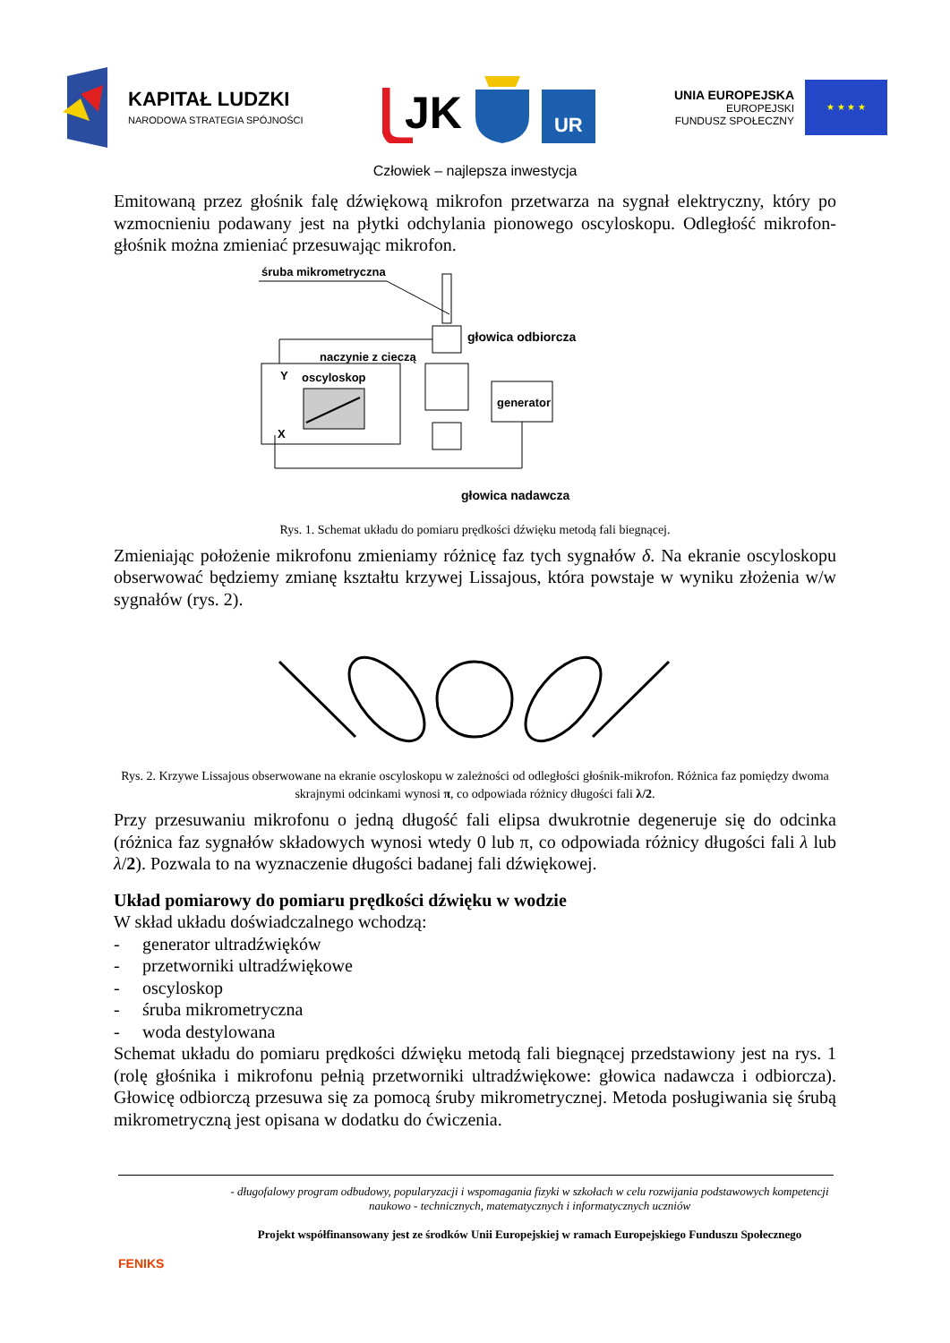KAPITAŁ LUDZKI
NARODOWA STRATEGIA SPÓJNOŚCI
JK
UR
UNIA EUROPEJSKA
EUROPEJSKI
FUNDUSZ SPOŁECZNY
★ ★ ★ ★
Człowiek – najlepsza inwestycja
Emitowaną przez głośnik falę dźwiękową mikrofon przetwarza na sygnał elektryczny, który po wzmocnieniu podawany jest na płytki odchylania pionowego oscyloskopu. Odległość mikrofon-głośnik można zmieniać przesuwając mikrofon.
śruba mikrometryczna
głowica odbiorcza
naczynie z cieczą
oscyloskop
Y
X
generator
głowica nadawcza
Rys. 1. Schemat układu do pomiaru prędkości dźwięku metodą fali biegnącej.
Zmieniając położenie mikrofonu zmieniamy różnicę faz tych sygnałów δ. Na ekranie oscyloskopu obserwować będziemy zmianę kształtu krzywej Lissajous, która powstaje w wyniku złożenia w/w sygnałów (rys. 2).
Rys. 2. Krzywe Lissajous obserwowane na ekranie oscyloskopu w zależności od odległości głośnik-mikrofon. Różnica faz pomiędzy dwoma skrajnymi odcinkami wynosi π, co odpowiada różnicy długości fali λ/2.
Przy przesuwaniu mikrofonu o jedną długość fali elipsa dwukrotnie degeneruje się do odcinka (różnica faz sygnałów składowych wynosi wtedy 0 lub π, co odpowiada różnicy długości fali λ lub λ/2). Pozwala to na wyznaczenie długości badanej fali dźwiękowej.
Układ pomiarowy do pomiaru prędkości dźwięku w wodzie
W skład układu doświadczalnego wchodzą:
- generator ultradźwięków
- przetworniki ultradźwiękowe
- oscyloskop
- śruba mikrometryczna
- woda destylowana
Schemat układu do pomiaru prędkości dźwięku metodą fali biegnącej przedstawiony jest na rys. 1 (rolę głośnika i mikrofonu pełnią przetworniki ultradźwiękowe: głowica nadawcza i odbiorcza). Głowicę odbiorczą przesuwa się za pomocą śruby mikrometrycznej. Metoda posługiwania się śrubą mikrometryczną jest opisana w dodatku do ćwiczenia.
FENIKS
- długofalowy program odbudowy, popularyzacji i wspomagania fizyki w szkołach w celu rozwijania podstawowych kompetencji naukowo - technicznych, matematycznych i informatycznych uczniów
Projekt współfinansowany jest ze środków Unii Europejskiej w ramach Europejskiego Funduszu Społecznego